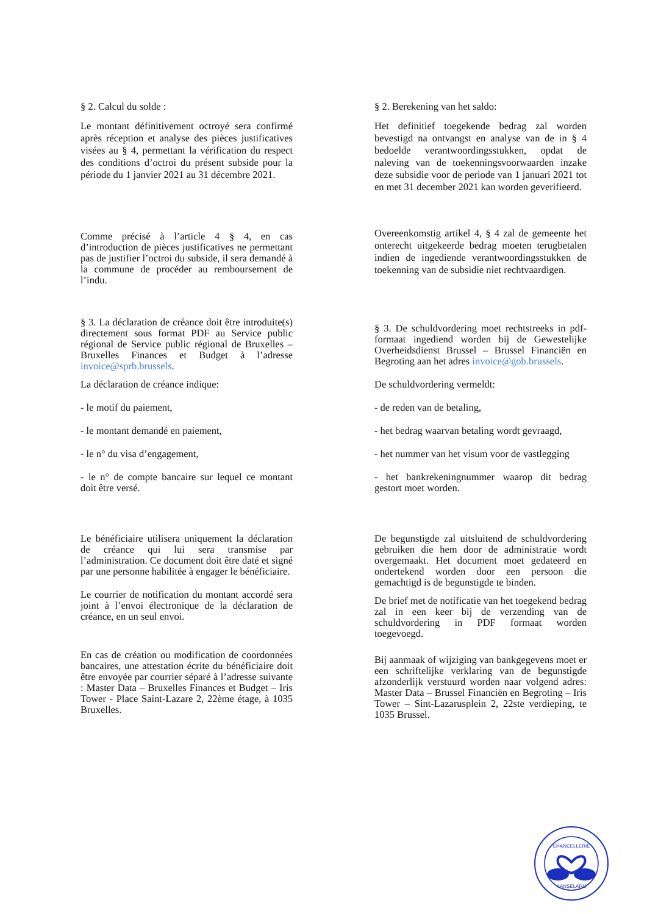§ 2. Calcul du solde :
Le montant définitivement octroyé sera confirmé après réception et analyse des pièces justificatives visées au § 4, permettant la vérification du respect des conditions d’octroi du présent subside pour la période du 1 janvier 2021 au 31 décembre 2021.
§ 2. Berekening van het saldo:
Het definitief toegekende bedrag zal worden bevestigd na ontvangst en analyse van de in § 4 bedoelde verantwoordingsstukken, opdat de naleving van de toekenningsvoorwaarden inzake deze subsidie voor de periode van 1 januari 2021 tot en met 31 december 2021 kan worden geverifieerd.
Comme précisé à l’article 4 § 4, en cas d’introduction de pièces justificatives ne permettant pas de justifier l’octroi du subside, il sera demandé à la commune de procéder au remboursement de l’indu.
Overeenkomstig artikel 4, § 4 zal de gemeente het onterecht uitgekeerde bedrag moeten terugbetalen indien de ingediende verantwoordingsstukken de toekenning van de subsidie niet rechtvaardigen.
§ 3. La déclaration de créance doit être introduite(s) directement sous format PDF au Service public régional de Service public régional de Bruxelles – Bruxelles Finances et Budget à l’adresse invoice@sprb.brussels.
La déclaration de créance indique:
- le motif du paiement,
- le montant demandé en paiement,
- le n° du visa d’engagement,
- le n° de compte bancaire sur lequel ce montant doit être versé.
§ 3. De schuldvordering moet rechtstreeks in pdf-formaat ingediend worden bij de Gewestelijke Overheidsdienst Brussel – Brussel Financiën en Begroting aan het adres invoice@gob.brussels.
De schuldvordering vermeldt:
- de reden van de betaling,
- het bedrag waarvan betaling wordt gevraagd,
- het nummer van het visum voor de vastlegging
- het bankrekeningnummer waarop dit bedrag gestort moet worden.
Le bénéficiaire utilisera uniquement la déclaration de créance qui lui sera transmise par l’administration. Ce document doit être daté et signé par une personne habilitée à engager le bénéficiaire.
Le courrier de notification du montant accordé sera joint à l’envoi électronique de la déclaration de créance, en un seul envoi.
En cas de création ou modification de coordonnées bancaires, une attestation écrite du bénéficiaire doit être envoyée par courrier séparé à l’adresse suivante : Master Data – Bruxelles Finances et Budget – Iris Tower - Place Saint-Lazare 2, 22ème étage, à 1035 Bruxelles.
De begunstigde zal uitsluitend de schuldvordering gebruiken die hem door de administratie wordt overgemaakt. Het document moet gedateerd en ondertekend worden door een persoon die gemachtigd is de begunstigde te binden.
De brief met de notificatie van het toegekend bedrag zal in een keer bij de verzending van de schuldvordering in PDF formaat worden toegevoegd.
Bij aanmaak of wijziging van bankgegevens moet er een schriftelijke verklaring van de begunstigde afzonderlijk verstuurd worden naar volgend adres: Master Data – Brussel Financiën en Begroting – Iris Tower – Sint-Lazarusplein 2, 22ste verdieping, te 1035 Brussel.
CHANCELLERIE
KANSELARIJ